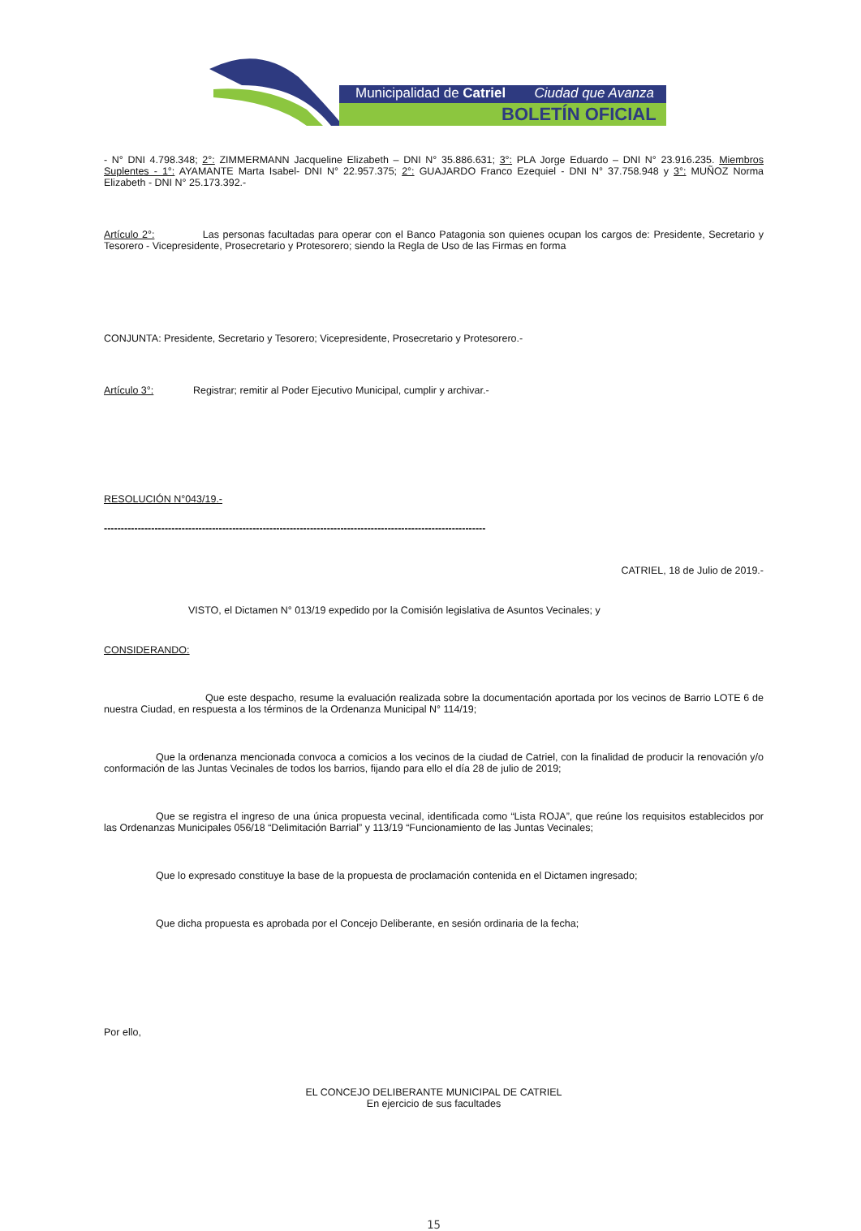Municipalidad de Catriel Ciudad que Avanza
BOLETÍN OFICIAL
- N° DNI 4.798.348; 2°: ZIMMERMANN Jacqueline Elizabeth – DNI N° 35.886.631; 3°: PLA Jorge Eduardo – DNI N° 23.916.235. Miembros Suplentes - 1°: AYAMANTE Marta Isabel- DNI N° 22.957.375; 2°: GUAJARDO Franco Ezequiel - DNI N° 37.758.948 y 3°: MUÑOZ Norma Elizabeth - DNI N° 25.173.392.-
Artículo 2°: Las personas facultadas para operar con el Banco Patagonia son quienes ocupan los cargos de: Presidente, Secretario y Tesorero - Vicepresidente, Prosecretario y Protesorero; siendo la Regla de Uso de las Firmas en forma
CONJUNTA: Presidente, Secretario y Tesorero; Vicepresidente, Prosecretario y Protesorero.-
Artículo 3°: Registrar; remitir al Poder Ejecutivo Municipal, cumplir y archivar.-
RESOLUCIÓN N°043/19.-
-----------------------------------------------------------------------------------------------------------------
CATRIEL, 18 de Julio de 2019.-
VISTO, el Dictamen N° 013/19 expedido por la Comisión legislativa de Asuntos Vecinales; y
CONSIDERANDO:
Que este despacho, resume la evaluación realizada sobre la documentación aportada por los vecinos de Barrio LOTE 6 de nuestra Ciudad, en respuesta a los términos de la Ordenanza Municipal N° 114/19;
Que la ordenanza mencionada convoca a comicios a los vecinos de la ciudad de Catriel, con la finalidad de producir la renovación y/o conformación de las Juntas Vecinales de todos los barrios, fijando para ello el día 28 de julio de 2019;
Que se registra el ingreso de una única propuesta vecinal, identificada como “Lista ROJA”, que reúne los requisitos establecidos por las Ordenanzas Municipales 056/18 “Delimitación Barrial” y 113/19 “Funcionamiento de las Juntas Vecinales;
Que lo expresado constituye la base de la propuesta de proclamación contenida en el Dictamen ingresado;
Que dicha propuesta es aprobada por el Concejo Deliberante, en sesión ordinaria de la fecha;
Por ello,
EL CONCEJO DELIBERANTE MUNICIPAL DE CATRIEL
En ejercicio de sus facultades
15